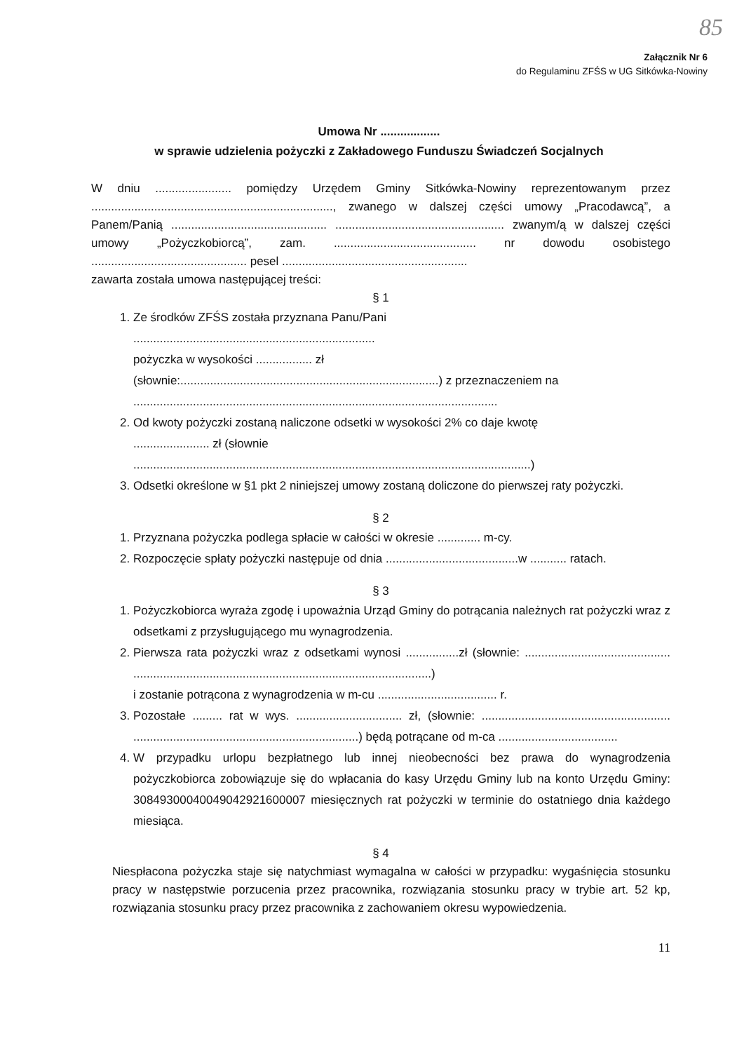85
Załącznik Nr 6
do Regulaminu ZFŚS w UG Sitkówka-Nowiny
Umowa Nr ..................
w sprawie udzielenia pożyczki z Zakładowego Funduszu Świadczeń Socjalnych
W dniu ....................... pomiędzy Urzędem Gminy Sitkówka-Nowiny reprezentowanym przez ........................................................................., zwanego w dalszej części umowy „Pracodawcą”, a Panem/Panią ............................................... ................................................... zwanym/ą w dalszej części umowy „Pożyczkobiorcą”, zam. ........................................... nr dowodu osobistego ............................................... pesel ........................................................
zawarta została umowa następującej treści:
§ 1
1. Ze środków ZFŚS została przyznana Panu/Pani
.........................................................................
pożyczka w wysokości ................. zł
(słownie:..............................................................................) z przeznaczeniem na
..............................................................................................................
2. Od kwoty pożyczki zostaną naliczone odsetki w wysokości 2% co daje kwotę
....................... zł (słownie
........................................................................................................................)
3. Odsetki określone w §1 pkt 2 niniejszej umowy zostaną doliczone do pierwszej raty pożyczki.
§ 2
1. Przyznana pożyczka podlega spłacie w całości w okresie ............. m-cy.
2. Rozpoczęcie spłaty pożyczki następuje od dnia ........................................w ........... ratach.
§ 3
1. Pożyczkobiorca wyraża zgodę i upoważnia Urząd Gminy do potrącania należnych rat pożyczki wraz z odsetkami z przysługującego mu wynagrodzenia.
2. Pierwsza rata pożyczki wraz z odsetkami wynosi ................zł (słownie: ............................................ ..........................................................................................)
i zostanie potrącona z wynagrodzenia w m-cu .................................... r.
3. Pozostałe ......... rat w wys. ................................ zł, (słownie: ......................................................... ....................................................................) będą potrącane od m-ca ....................................
4. W przypadku urlopu bezpłatnego lub innej nieobecności bez prawa do wynagrodzenia pożyczkobiorca zobowiązuje się do wpłacania do kasy Urzędu Gminy lub na konto Urzędu Gminy: 30849300040049042921600007 miesięcznych rat pożyczki w terminie do ostatniego dnia każdego miesiąca.
§ 4
Niespłacona pożyczka staje się natychmiast wymagalna w całości w przypadku: wygaśnięcia stosunku pracy w następstwie porzucenia przez pracownika, rozwiązania stosunku pracy w trybie art. 52 kp, rozwiązania stosunku pracy przez pracownika z zachowaniem okresu wypowiedzenia.
11